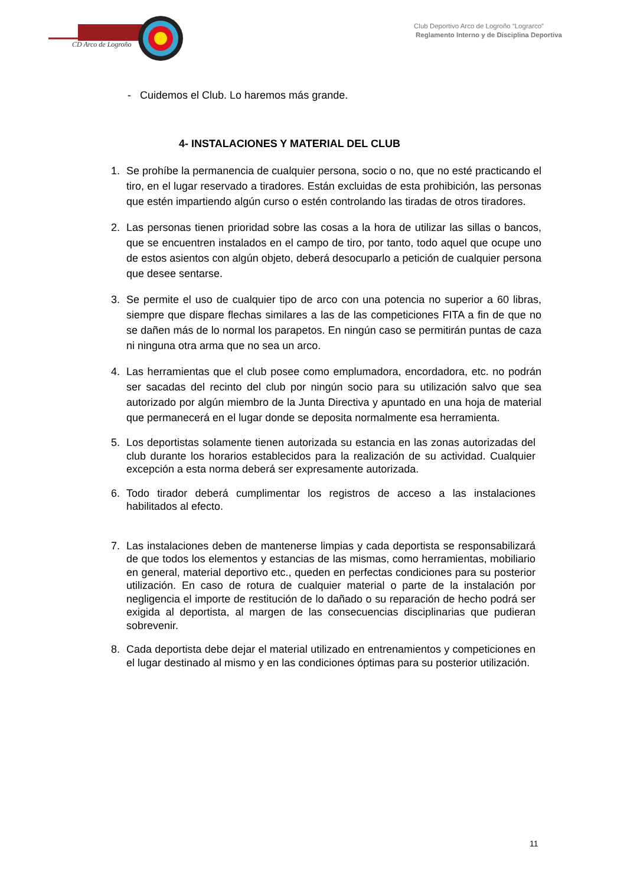CD Arco de Logroño
Club Deportivo Arco de Logroño “Lograrco”
Reglamento Interno y de Disciplina Deportiva
- Cuidemos el Club. Lo haremos más grande.
4- INSTALACIONES Y MATERIAL DEL CLUB
1. Se prohíbe la permanencia de cualquier persona, socio o no, que no esté practicando el tiro, en el lugar reservado a tiradores. Están excluidas de esta prohibición, las personas que estén impartiendo algún curso o estén controlando las tiradas de otros tiradores.
2. Las personas tienen prioridad sobre las cosas a la hora de utilizar las sillas o bancos, que se encuentren instalados en el campo de tiro, por tanto, todo aquel que ocupe uno de estos asientos con algún objeto, deberá desocuparlo a petición de cualquier persona que desee sentarse.
3. Se permite el uso de cualquier tipo de arco con una potencia no superior a 60 libras, siempre que dispare flechas similares a las de las competiciones FITA a fin de que no se dañen más de lo normal los parapetos. En ningún caso se permitirán puntas de caza ni ninguna otra arma que no sea un arco.
4. Las herramientas que el club posee como emplumadora, encordadora, etc. no podrán ser sacadas del recinto del club por ningún socio para su utilización salvo que sea autorizado por algún miembro de la Junta Directiva y apuntado en una hoja de material que permanecerá en el lugar donde se deposita normalmente esa herramienta.
5. Los deportistas solamente tienen autorizada su estancia en las zonas autorizadas del club durante los horarios establecidos para la realización de su actividad. Cualquier excepción a esta norma deberá ser expresamente autorizada.
6. Todo tirador deberá cumplimentar los registros de acceso a las instalaciones habilitados al efecto.
7. Las instalaciones deben de mantenerse limpias y cada deportista se responsabilizará de que todos los elementos y estancias de las mismas, como herramientas, mobiliario en general, material deportivo etc., queden en perfectas condiciones para su posterior utilización. En caso de rotura de cualquier material o parte de la instalación por negligencia el importe de restitución de lo dañado o su reparación de hecho podrá ser exigida al deportista, al margen de las consecuencias disciplinarias que pudieran sobrevenir.
8. Cada deportista debe dejar el material utilizado en entrenamientos y competiciones en el lugar destinado al mismo y en las condiciones óptimas para su posterior utilización.
11